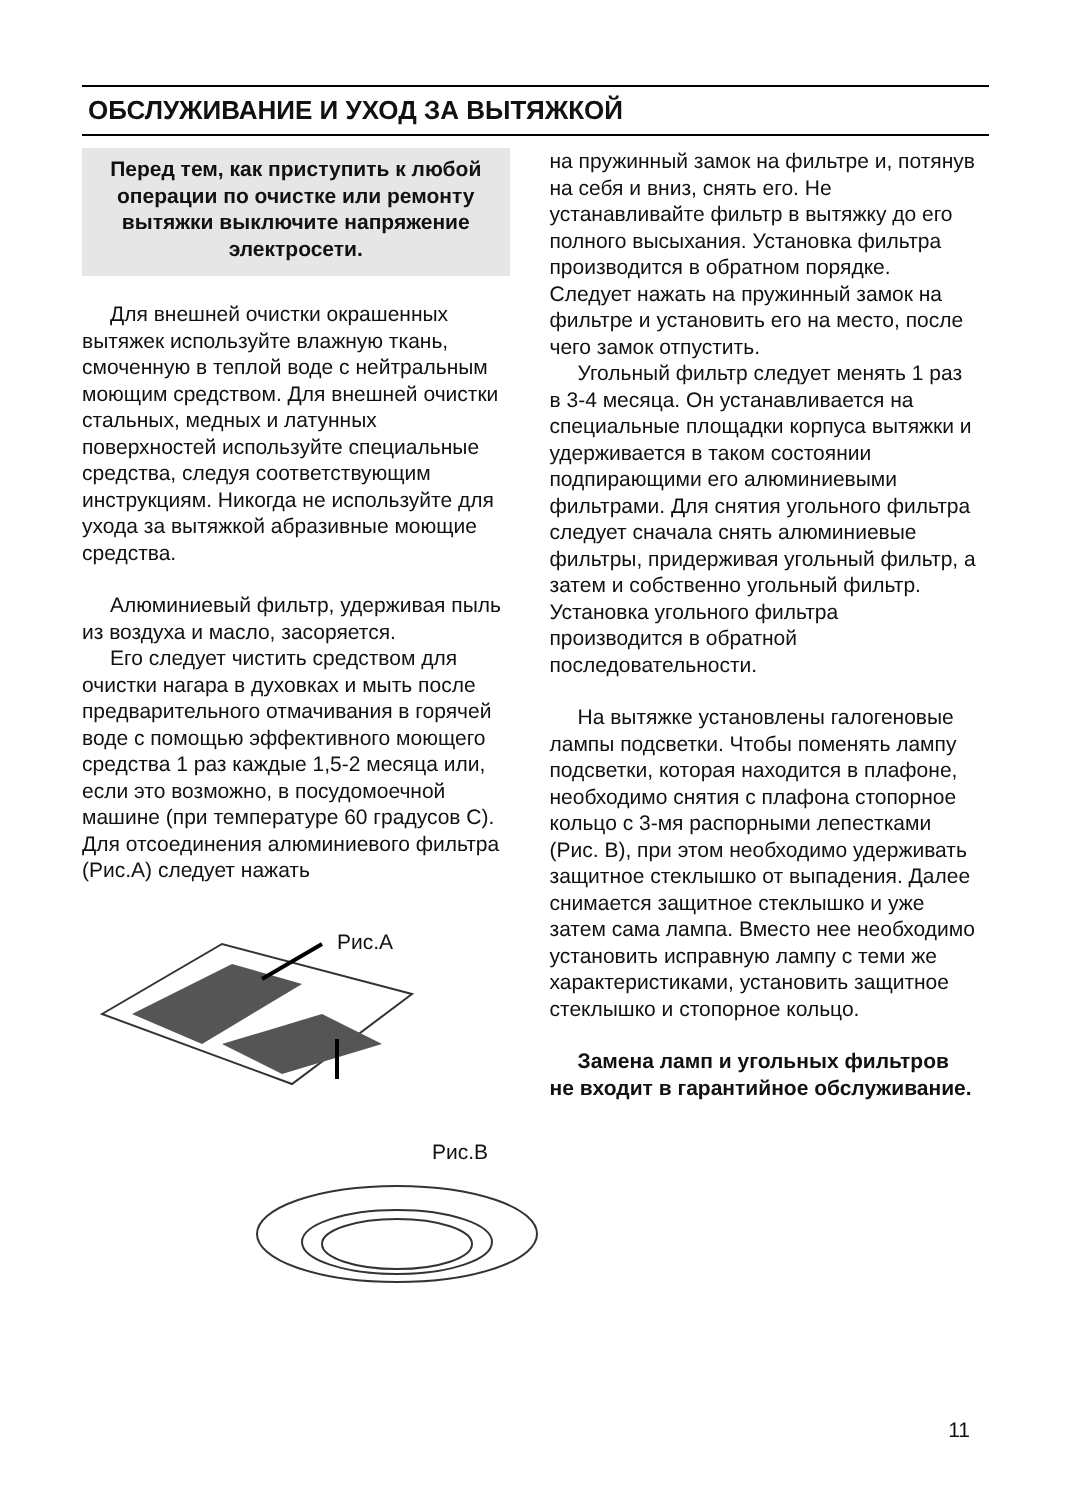ОБСЛУЖИВАНИЕ И УХОД ЗА ВЫТЯЖКОЙ
Перед тем, как приступить к любой операции по очистке или ремонту вытяжки выключите напряжение электросети.
Для внешней очистки окрашенных вытяжек используйте влажную ткань, смоченную в теплой воде с нейтральным моющим средством. Для внешней очистки стальных, медных и латунных поверхностей используйте специальные средства, следуя соответствующим инструкциям. Никогда не используйте для ухода за вытяжкой абразивные моющие средства.
Алюминиевый фильтр, удерживая пыль из воздуха и масло, засоряется.
Его следует чистить средством для очистки нагара в духовках и мыть после предварительного отмачивания в горячей воде с помощью эффективного моющего средства 1 раз каждые 1,5-2 месяца или, если это возможно, в посудомоечной машине (при температуре 60 градусов С). Для отсоединения алюминиевого фильтра (Рис.А) следует нажать
Рис.A
Рис.B
на пружинный замок на фильтре и, потянув на себя и вниз, снять его. Не устанавливайте фильтр в вытяжку до его полного высыхания. Установка фильтра производится в обратном порядке. Следует нажать на пружинный замок на фильтре и установить его на место, после чего замок отпустить.
Угольный фильтр следует менять 1 раз в 3-4 месяца. Он устанавливается на специальные площадки корпуса вытяжки и удерживается в таком состоянии подпирающими его алюминиевыми фильтрами. Для снятия угольного фильтра следует сначала снять алюминиевые фильтры, придерживая угольный фильтр, а затем и собственно угольный фильтр. Установка угольного фильтра производится в обратной последовательности.
На вытяжке установлены галогеновые лампы подсветки. Чтобы поменять лампу подсветки, которая находится в плафоне, необходимо снятия с плафона стопорное кольцо с 3-мя распорными лепестками (Рис. В), при этом необходимо удерживать защитное стеклышко от выпадения. Далее снимается защитное стеклышко и уже затем сама лампа. Вместо нее необходимо установить исправную лампу с теми же характеристиками, установить защитное стеклышко и стопорное кольцо.
Замена ламп и угольных фильтров не входит в гарантийное обслуживание.
11